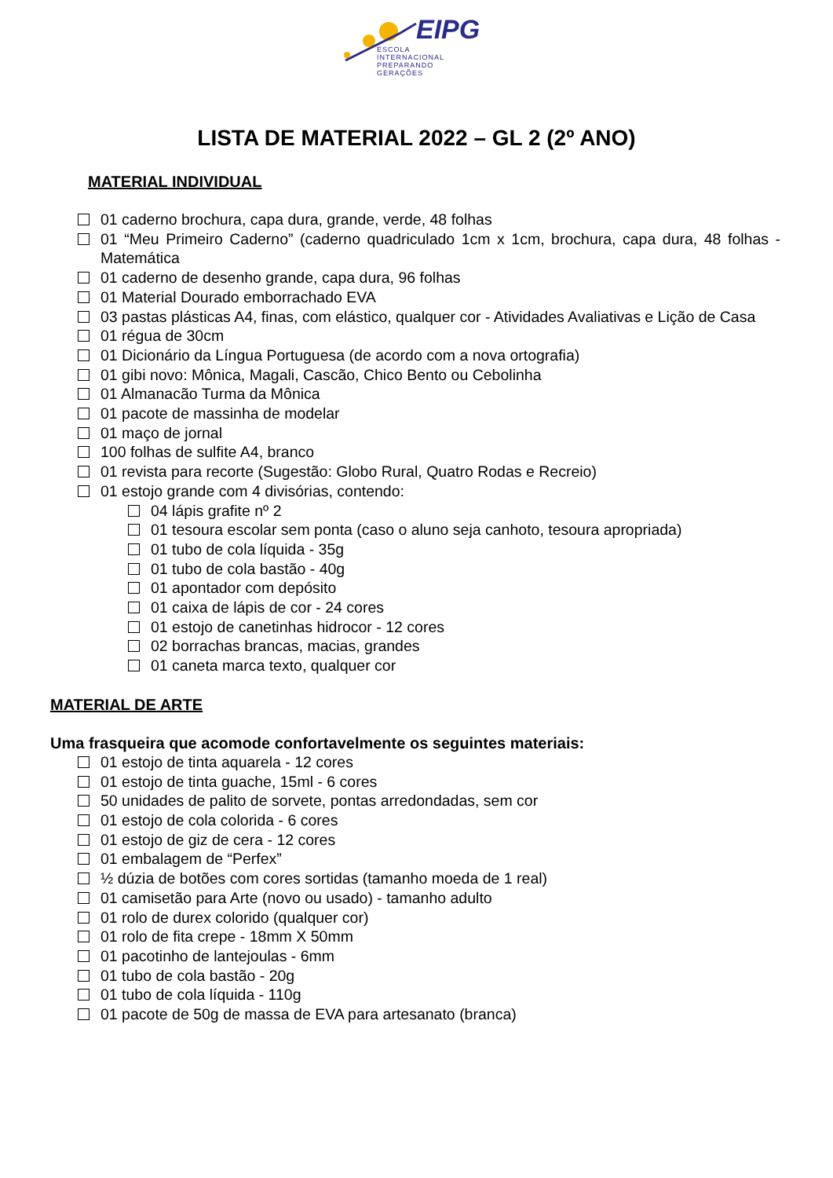EIPG
ESCOLA
INTERNACIONAL
PREPARANDO
GERAÇÕES
LISTA DE MATERIAL 2022 – GL 2 (2º ANO)
MATERIAL INDIVIDUAL
01 caderno brochura, capa dura, grande, verde, 48 folhas
01 “Meu Primeiro Caderno” (caderno quadriculado 1cm x 1cm, brochura, capa dura, 48 folhas - Matemática
01 caderno de desenho grande, capa dura, 96 folhas
01 Material Dourado emborrachado EVA
03 pastas plásticas A4, finas, com elástico, qualquer cor - Atividades Avaliativas e Lição de Casa
01 régua de 30cm
01 Dicionário da Língua Portuguesa (de acordo com a nova ortografia)
01 gibi novo: Mônica, Magali, Cascão, Chico Bento ou Cebolinha
01 Almanacão Turma da Mônica
01 pacote de massinha de modelar
01 maço de jornal
100 folhas de sulfite A4, branco
01 revista para recorte (Sugestão: Globo Rural, Quatro Rodas e Recreio)
01 estojo grande com 4 divisórias, contendo:
04 lápis grafite nº 2
01 tesoura escolar sem ponta (caso o aluno seja canhoto, tesoura apropriada)
01 tubo de cola líquida - 35g
01 tubo de cola bastão - 40g
01 apontador com depósito
01 caixa de lápis de cor - 24 cores
01 estojo de canetinhas hidrocor - 12 cores
02 borrachas brancas, macias, grandes
01 caneta marca texto, qualquer cor
MATERIAL DE ARTE
Uma frasqueira que acomode confortavelmente os seguintes materiais:
01 estojo de tinta aquarela - 12 cores
01 estojo de tinta guache, 15ml - 6 cores
50 unidades de palito de sorvete, pontas arredondadas, sem cor
01 estojo de cola colorida - 6 cores
01 estojo de giz de cera - 12 cores
01 embalagem de “Perfex”
½ dúzia de botões com cores sortidas (tamanho moeda de 1 real)
01 camisetão para Arte (novo ou usado) - tamanho adulto
01 rolo de durex colorido (qualquer cor)
01 rolo de fita crepe - 18mm X 50mm
01 pacotinho de lantejoulas - 6mm
01 tubo de cola bastão - 20g
01 tubo de cola líquida - 110g
01 pacote de 50g de massa de EVA para artesanato (branca)